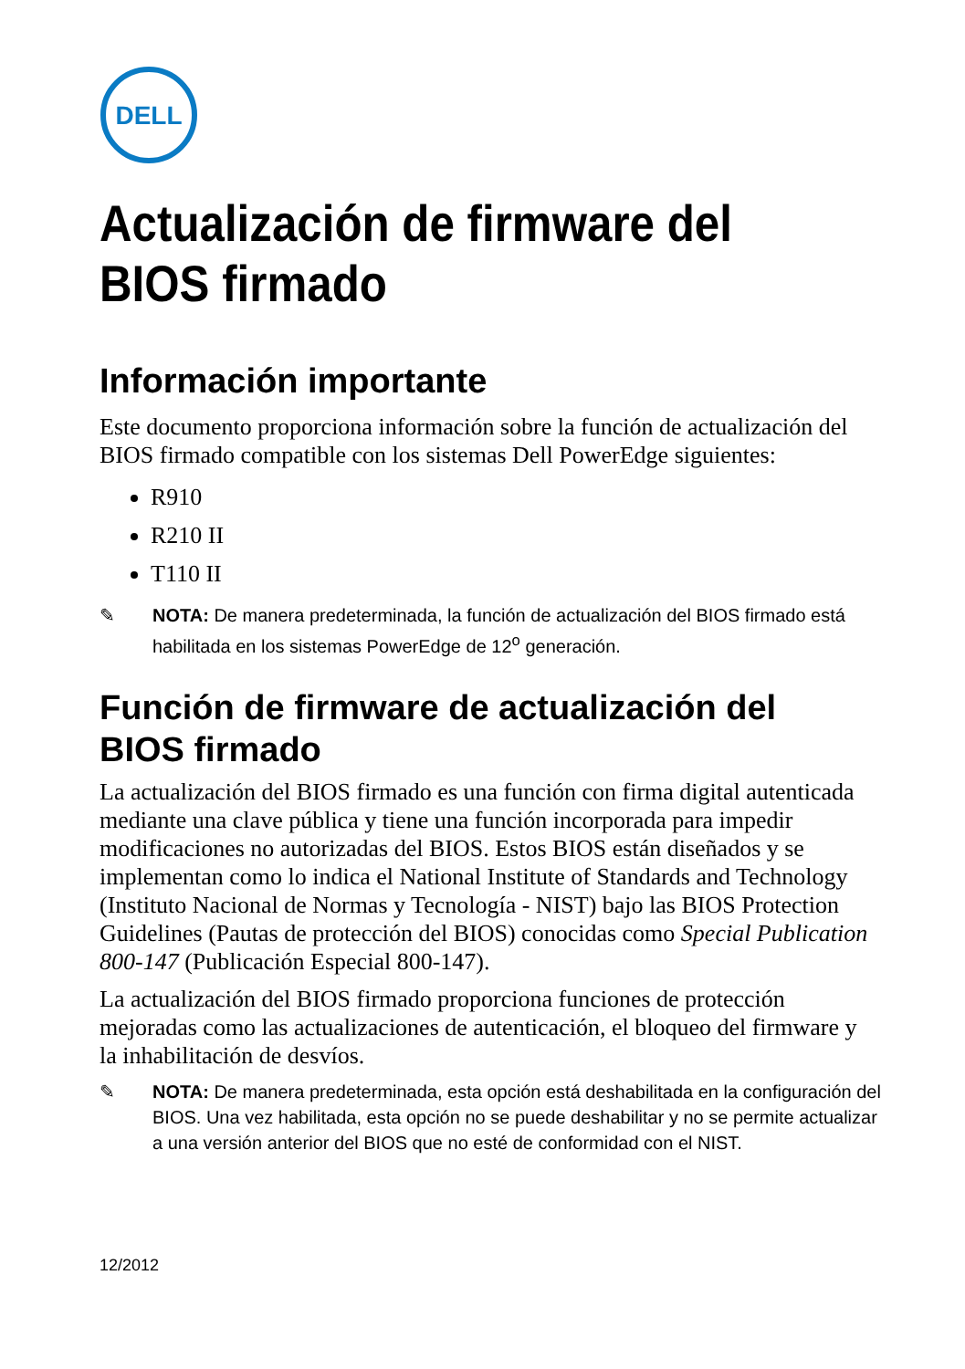DELL
Actualización de firmware del
BIOS firmado
Información importante
Este documento proporciona información sobre la función de actualización del BIOS firmado compatible con los sistemas Dell PowerEdge siguientes:
R910
R210 II
T110 II
✎ NOTA: De manera predeterminada, la función de actualización del BIOS firmado está habilitada en los sistemas PowerEdge de 12<sup>o</sup> generación.
Función de firmware de actualización del
BIOS firmado
La actualización del BIOS firmado es una función con firma digital autenticada mediante una clave pública y tiene una función incorporada para impedir modificaciones no autorizadas del BIOS. Estos BIOS están diseñados y se implementan como lo indica el National Institute of Standards and Technology (Instituto Nacional de Normas y Tecnología - NIST) bajo las BIOS Protection Guidelines (Pautas de protección del BIOS) conocidas como Special Publication 800-147 (Publicación Especial 800-147).
La actualización del BIOS firmado proporciona funciones de protección mejoradas como las actualizaciones de autenticación, el bloqueo del firmware y la inhabilitación de desvíos.
✎ NOTA: De manera predeterminada, esta opción está deshabilitada en la configuración del BIOS. Una vez habilitada, esta opción no se puede deshabilitar y no se permite actualizar a una versión anterior del BIOS que no esté de conformidad con el NIST.
12/2012